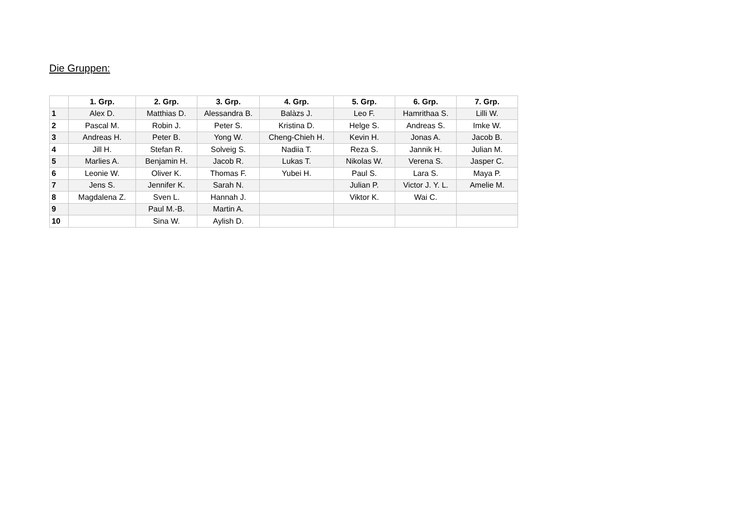Die Gruppen:
| | 1. Grp. | 2. Grp. | 3. Grp. | 4. Grp. | 5. Grp. | 6. Grp. | 7. Grp. |
| --- | --- | --- | --- | --- | --- | --- | --- |
| 1 | Alex D. | Matthias D. | Alessandra B. | Balàzs J. | Leo F. | Hamrithaa S. | Lilli W. |
| 2 | Pascal M. | Robin J. | Peter S. | Kristina D. | Helge S. | Andreas S. | Imke W. |
| 3 | Andreas H. | Peter B. | Yong W. | Cheng-Chieh H. | Kevin H. | Jonas A. | Jacob B. |
| 4 | Jill H. | Stefan R. | Solveig S. | Nadiia T. | Reza S. | Jannik H. | Julian M. |
| 5 | Marlies A. | Benjamin H. | Jacob R. | Lukas T. | Nikolas W. | Verena S. | Jasper C. |
| 6 | Leonie W. | Oliver K. | Thomas F. | Yubei H. | Paul S. | Lara S. | Maya P. |
| 7 | Jens S. | Jennifer K. | Sarah N. | | Julian P. | Victor J. Y. L. | Amelie M. |
| 8 | Magdalena Z. | Sven L. | Hannah J. | | Viktor K. | Wai C. | |
| 9 | | Paul M.-B. | Martin A. | | | | |
| 10 | | Sina W. | Aylish D. | | | | |